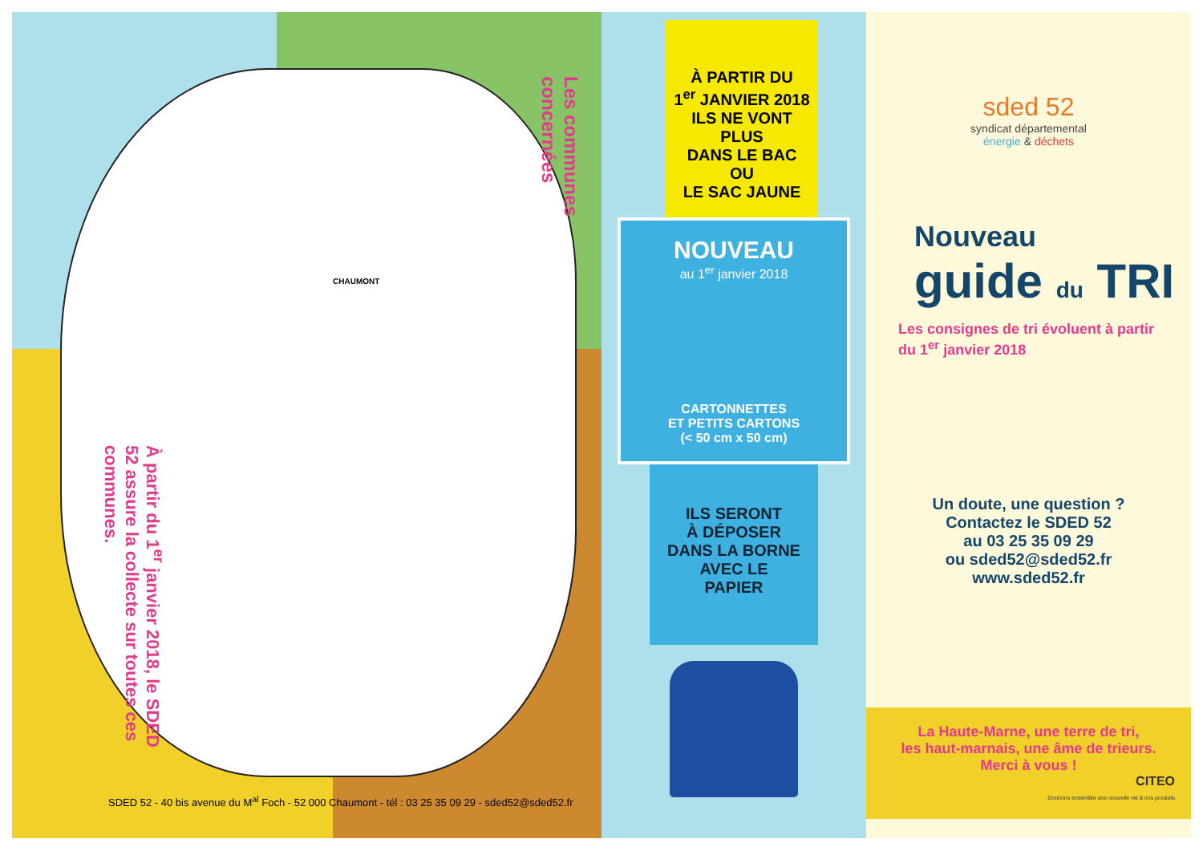À partir du 1<sup>er</sup> janvier 2018, le SDED 52 assure la collecte sur toutes ces communes.
Les communes concernées
CHAUMONT
SDED 52 - 40 bis avenue du M<sup>al</sup> Foch - 52 000 Chaumont - tél : 03 25 35 09 29 - sded52@sded52.fr
À PARTIR DU
1<sup>er</sup> JANVIER 2018
ILS NE VONT PLUS
DANS LE BAC OU
LE SAC JAUNE
NOUVEAU
au 1<sup>er</sup> janvier 2018
CARTONNETTES
ET PETITS CARTONS
(< 50 cm x 50 cm)
ILS SERONT
À DÉPOSER
DANS LA BORNE
AVEC LE
PAPIER
sded 52
syndicat départemental
énergie & déchets
Nouveau
guide du TRI
Les consignes de tri évoluent à partir du 1<sup>er</sup> janvier 2018
Un doute, une question ?
Contactez le SDED 52
au 03 25 35 09 29
ou sded52@sded52.fr
www.sded52.fr
La Haute-Marne, une terre de tri,
les haut-marnais, une âme de trieurs.
Merci à vous !
CITEO
Donnons ensemble une nouvelle vie à nos produits